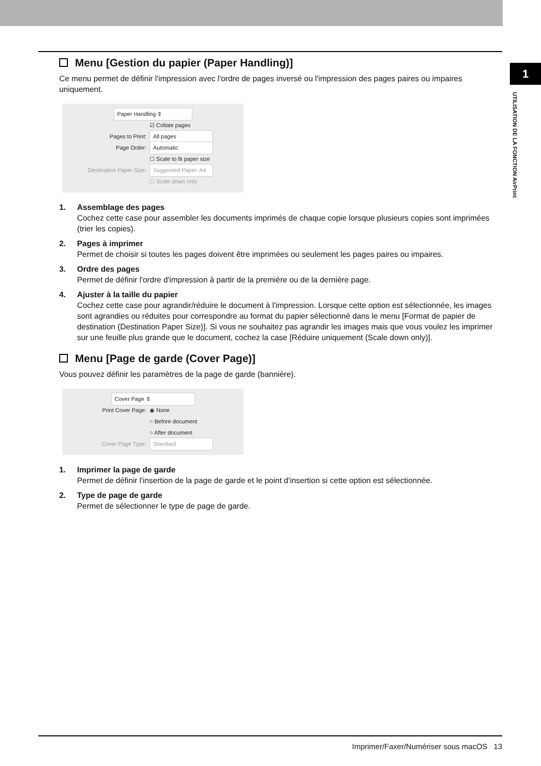1
UTILISATION DE LA FONCTION AirPrint
Menu [Gestion du papier (Paper Handling)]
Ce menu permet de définir l'impression avec l'ordre de pages inversé ou l'impression des pages paires ou impaires uniquement.
Paper Handling ⇕
☑ Collate pages
Pages to Print: All pages
Page Order: Automatic
☐ Scale to fit paper size
Destination Paper Size: Suggested Paper: A4
☐ Scale down only
1. Assemblage des pages
Cochez cette case pour assembler les documents imprimés de chaque copie lorsque plusieurs copies sont imprimées (trier les copies).
2. Pages à imprimer
Permet de choisir si toutes les pages doivent être imprimées ou seulement les pages paires ou impaires.
3. Ordre des pages
Permet de définir l'ordre d'impression à partir de la première ou de la dernière page.
4. Ajuster à la taille du papier
Cochez cette case pour agrandir/réduire le document à l'impression. Lorsque cette option est sélectionnée, les images sont agrandies ou réduites pour correspondre au format du papier sélectionné dans le menu [Format de papier de destination (Destination Paper Size)]. Si vous ne souhaitez pas agrandir les images mais que vous voulez les imprimer sur une feuille plus grande que le document, cochez la case [Réduire uniquement (Scale down only)].
Menu [Page de garde (Cover Page)]
Vous pouvez définir les paramètres de la page de garde (bannière).
Cover Page ⇕
Print Cover Page: ◉ None
○ Before document
○ After document
Cover Page Type: Standard
1. Imprimer la page de garde
Permet de définir l'insertion de la page de garde et le point d'insertion si cette option est sélectionnée.
2. Type de page de garde
Permet de sélectionner le type de page de garde.
Imprimer/Faxer/Numériser sous macOS 13